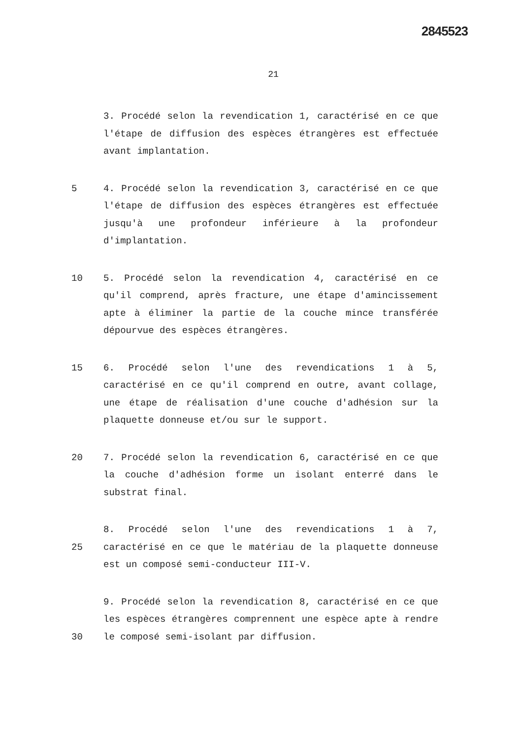2845523
21
3. Procédé selon la revendication 1, caractérisé en ce que l'étape de diffusion des espèces étrangères est effectuée avant implantation.
5 4. Procédé selon la revendication 3, caractérisé en ce que l'étape de diffusion des espèces étrangères est effectuée jusqu'à une profondeur inférieure à la profondeur d'implantation.
10 5. Procédé selon la revendication 4, caractérisé en ce qu'il comprend, après fracture, une étape d'amincissement apte à éliminer la partie de la couche mince transférée dépourvue des espèces étrangères.
15 6. Procédé selon l'une des revendications 1 à 5, caractérisé en ce qu'il comprend en outre, avant collage, une étape de réalisation d'une couche d'adhésion sur la plaquette donneuse et/ou sur le support.
20 7. Procédé selon la revendication 6, caractérisé en ce que la couche d'adhésion forme un isolant enterré dans le substrat final.
25 8. Procédé selon l'une des revendications 1 à 7, caractérisé en ce que le matériau de la plaquette donneuse est un composé semi-conducteur III-V.
30 9. Procédé selon la revendication 8, caractérisé en ce que les espèces étrangères comprennent une espèce apte à rendre le composé semi-isolant par diffusion.